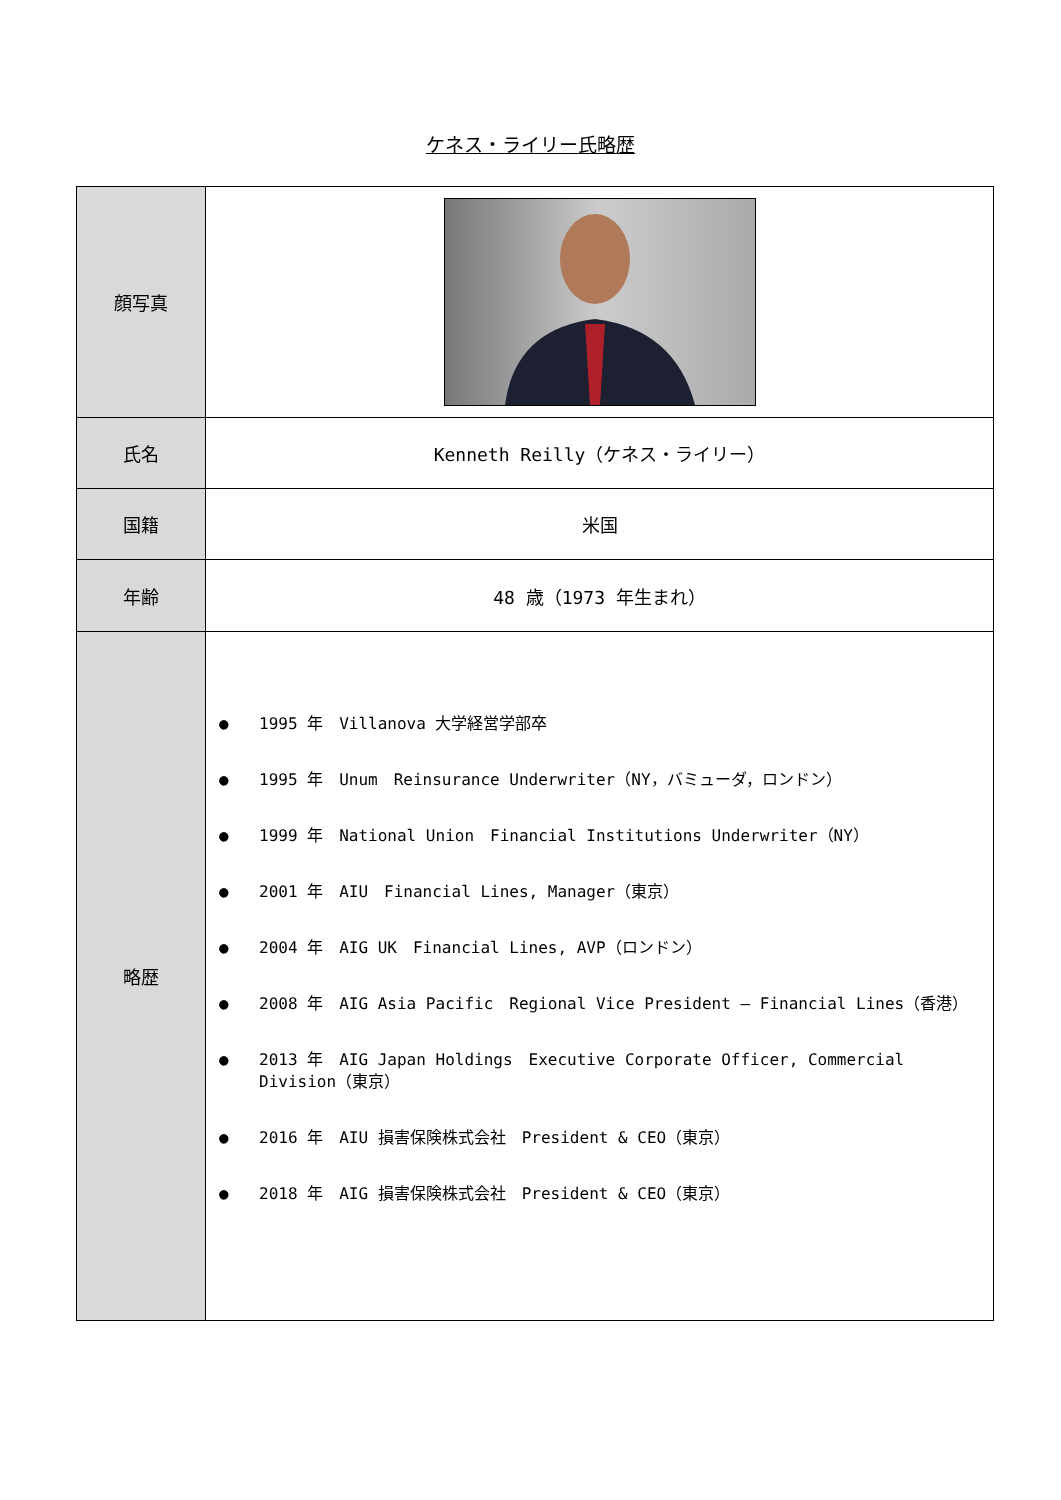ケネス・ライリー氏略歴
| 顔写真 | |
| 氏名 | Kenneth Reilly（ケネス・ライリー） |
| 国籍 | 米国 |
| 年齢 | 48 歳（1973 年生まれ） |
| 略歴 | ● 1995 年 Villanova 大学経営学部卒 ● 1995 年 Unum Reinsurance Underwriter（NY，バミューダ，ロンドン） ● 1999 年 National Union Financial Institutions Underwriter（NY） ● 2001 年 AIU Financial Lines, Manager（東京） ● 2004 年 AIG UK Financial Lines, AVP（ロンドン） ● 2008 年 AIG Asia Pacific Regional Vice President – Financial Lines（香港） ● 2013 年 AIG Japan Holdings Executive Corporate Officer, Commercial Division（東京） ● 2016 年 AIU 損害保険株式会社 President & CEO（東京） ● 2018 年 AIG 損害保険株式会社 President & CEO（東京） |